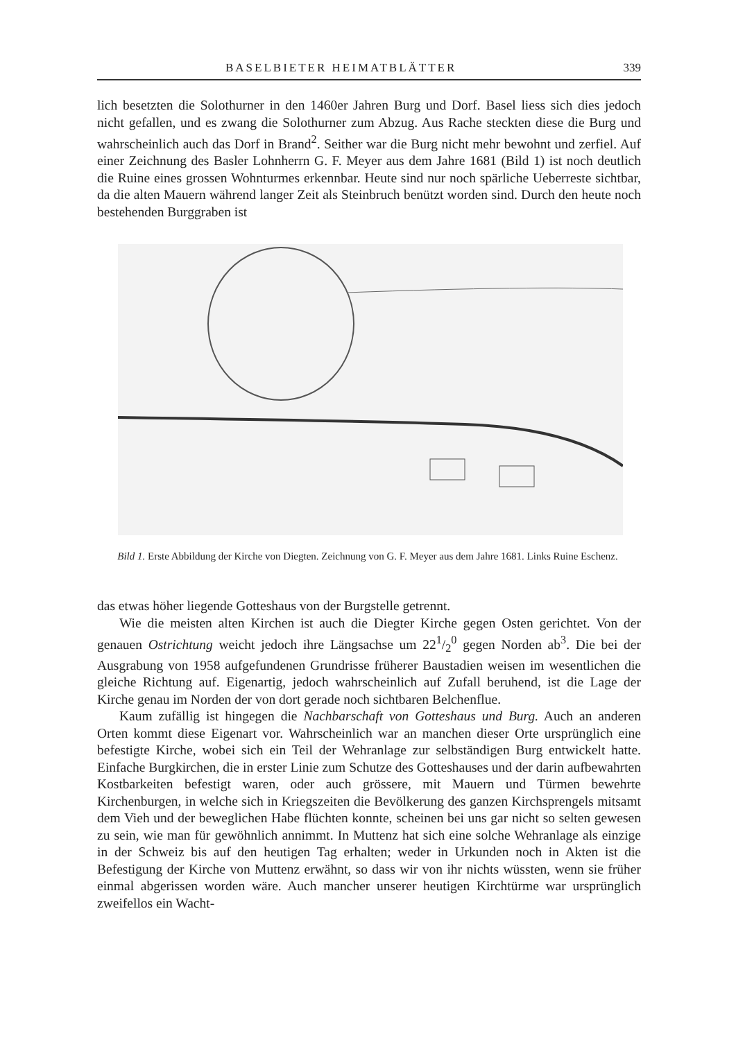BASELBIETER HEIMATBLÄTTER 339
lich besetzten die Solothurner in den 1460er Jahren Burg und Dorf. Basel liess sich dies jedoch nicht gefallen, und es zwang die Solothurner zum Abzug. Aus Rache steckten diese die Burg und wahrscheinlich auch das Dorf in Brand<sup>2</sup>. Seither war die Burg nicht mehr bewohnt und zerfiel. Auf einer Zeichnung des Basler Lohnherrn G. F. Meyer aus dem Jahre 1681 (Bild 1) ist noch deutlich die Ruine eines grossen Wohnturmes erkennbar. Heute sind nur noch spärliche Ueberreste sichtbar, da die alten Mauern während langer Zeit als Steinbruch benützt worden sind. Durch den heute noch bestehenden Burggraben ist
Bild 1. Erste Abbildung der Kirche von Diegten. Zeichnung von G. F. Meyer aus dem Jahre 1681. Links Ruine Eschenz.
das etwas höher liegende Gotteshaus von der Burgstelle getrennt.
Wie die meisten alten Kirchen ist auch die Diegter Kirche gegen Osten gerichtet. Von der genauen Ostrichtung weicht jedoch ihre Längsachse um 221/2<sup>0</sup> gegen Norden ab<sup>3</sup>. Die bei der Ausgrabung von 1958 aufgefundenen Grundrisse früherer Baustadien weisen im wesentlichen die gleiche Richtung auf. Eigenartig, jedoch wahrscheinlich auf Zufall beruhend, ist die Lage der Kirche genau im Norden der von dort gerade noch sichtbaren Belchenflue.
Kaum zufällig ist hingegen die Nachbarschaft von Gotteshaus und Burg. Auch an anderen Orten kommt diese Eigenart vor. Wahrscheinlich war an manchen dieser Orte ursprünglich eine befestigte Kirche, wobei sich ein Teil der Wehranlage zur selbständigen Burg entwickelt hatte. Einfache Burgkirchen, die in erster Linie zum Schutze des Gotteshauses und der darin aufbewahrten Kostbarkeiten befestigt waren, oder auch grössere, mit Mauern und Türmen bewehrte Kirchenburgen, in welche sich in Kriegszeiten die Bevölkerung des ganzen Kirchsprengels mitsamt dem Vieh und der beweglichen Habe flüchten konnte, scheinen bei uns gar nicht so selten gewesen zu sein, wie man für gewöhnlich annimmt. In Muttenz hat sich eine solche Wehranlage als einzige in der Schweiz bis auf den heutigen Tag erhalten; weder in Urkunden noch in Akten ist die Befestigung der Kirche von Muttenz erwähnt, so dass wir von ihr nichts wüssten, wenn sie früher einmal abgerissen worden wäre. Auch mancher unserer heutigen Kirchtürme war ursprünglich zweifellos ein Wacht-